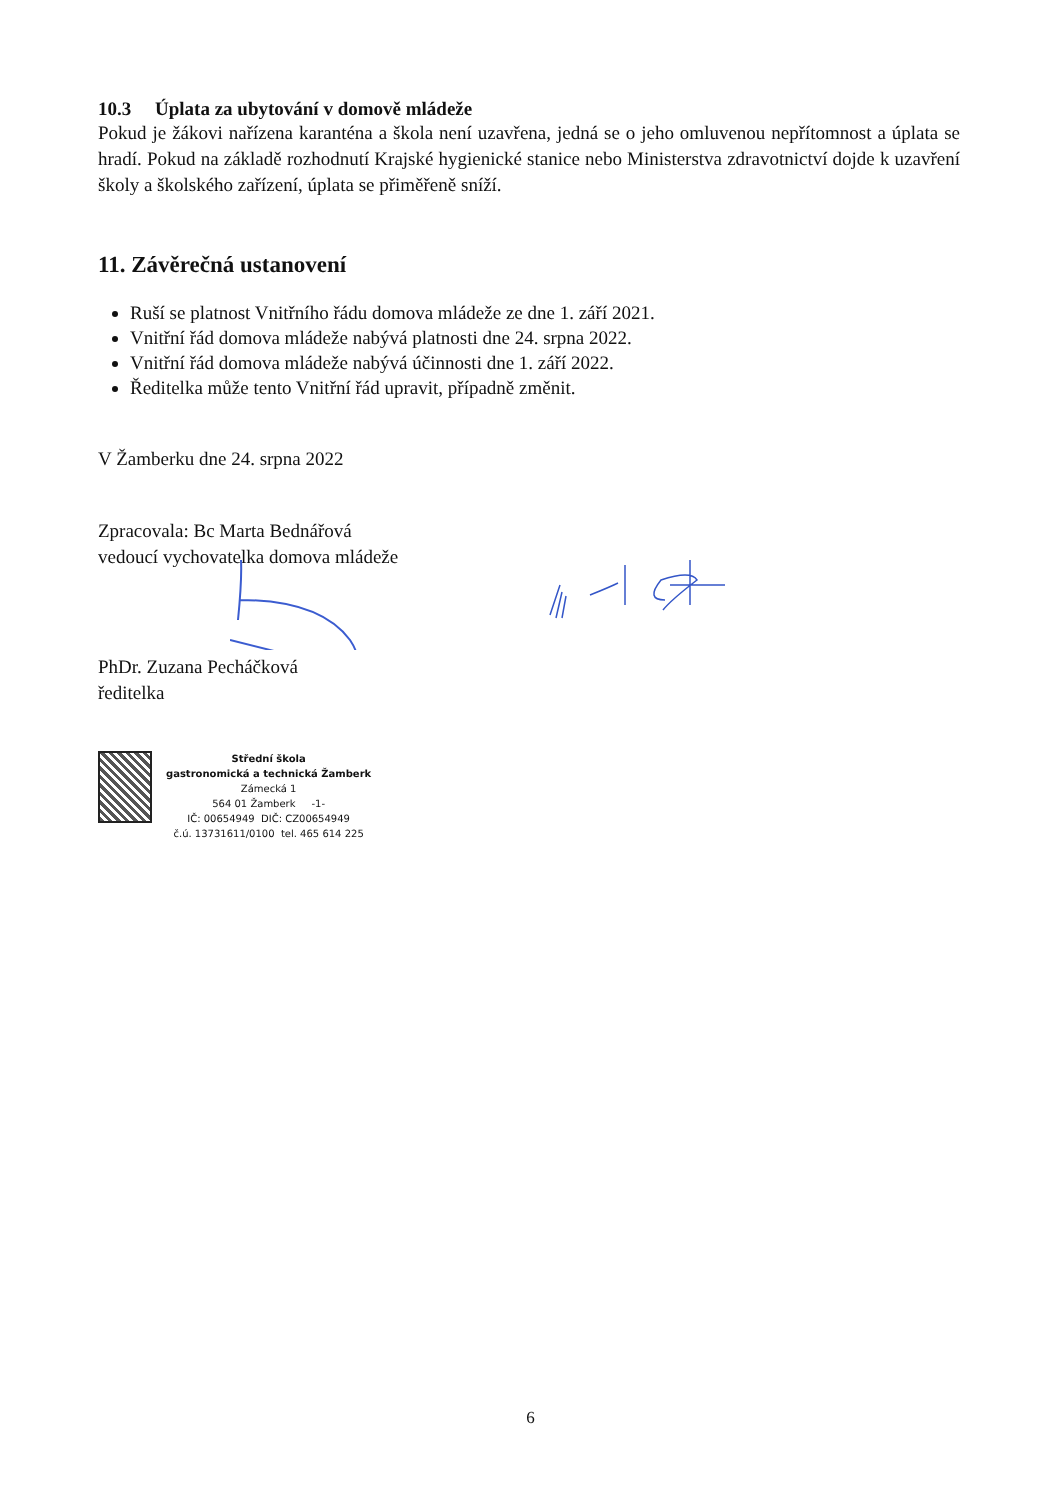10.3 Úplata za ubytování v domově mládeže
Pokud je žákovi nařízena karanténa a škola není uzavřena, jedná se o jeho omluvenou nepřítomnost a úplata se hradí. Pokud na základě rozhodnutí Krajské hygienické stanice nebo Ministerstva zdravotnictví dojde k uzavření školy a školského zařízení, úplata se přiměřeně sníží.
11. Závěrečná ustanovení
Ruší se platnost Vnitřního řádu domova mládeže ze dne 1. září 2021.
Vnitřní řád domova mládeže nabývá platnosti dne 24. srpna 2022.
Vnitřní řád domova mládeže nabývá účinnosti dne 1. září 2022.
Ředitelka může tento Vnitřní řád upravit, případně změnit.
V Žamberku dne 24. srpna 2022
Zpracovala: Bc Marta Bednářová
vedoucí vychovatelka domova mládeže
PhDr. Zuzana Pecháčková
ředitelka
Střední škola
gastronomická a technická Žamberk
Zámecká 1
564 01 Žamberk -1-
IČ: 00654949 DIČ: CZ00654949
č.ú. 13731611/0100 tel. 465 614 225
6